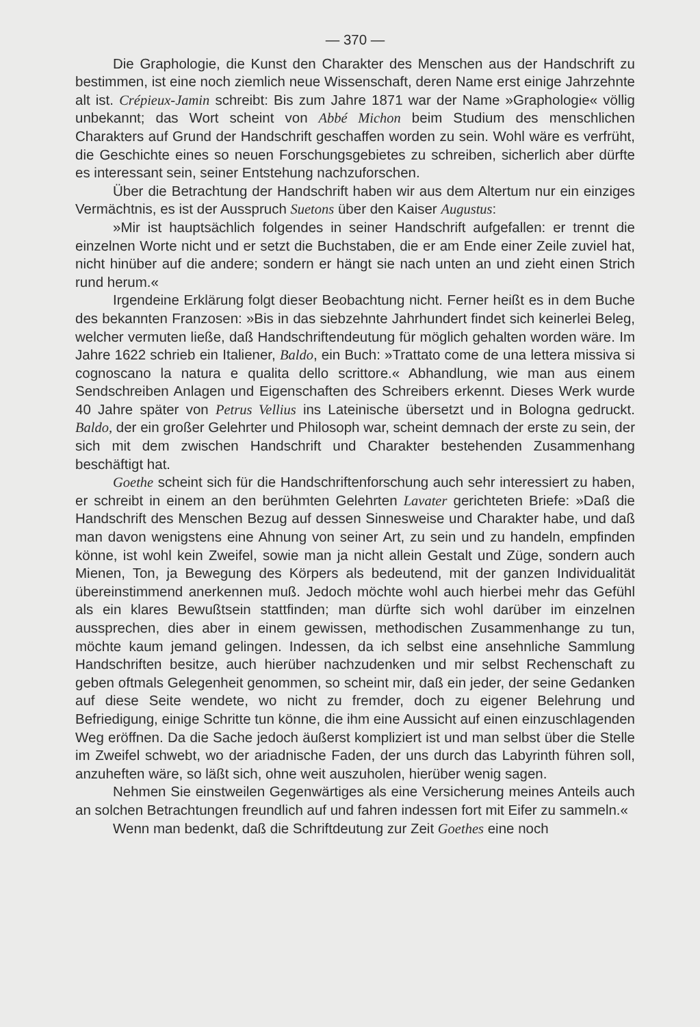— 370 —
Die Graphologie, die Kunst den Charakter des Menschen aus der Handschrift zu bestimmen, ist eine noch ziemlich neue Wissenschaft, deren Name erst einige Jahrzehnte alt ist. Crépieux-Jamin schreibt: Bis zum Jahre 1871 war der Name »Graphologie« völlig unbekannt; das Wort scheint von Abbé Michon beim Studium des menschlichen Charakters auf Grund der Handschrift geschaffen worden zu sein. Wohl wäre es verfrüht, die Geschichte eines so neuen Forschungsgebietes zu schreiben, sicherlich aber dürfte es interessant sein, seiner Entstehung nachzuforschen.
Über die Betrachtung der Handschrift haben wir aus dem Altertum nur ein einziges Vermächtnis, es ist der Ausspruch Suetons über den Kaiser Augustus:
»Mir ist hauptsächlich folgendes in seiner Handschrift aufgefallen: er trennt die einzelnen Worte nicht und er setzt die Buchstaben, die er am Ende einer Zeile zuviel hat, nicht hinüber auf die andere; sondern er hängt sie nach unten an und zieht einen Strich rund herum.«
Irgendeine Erklärung folgt dieser Beobachtung nicht. Ferner heißt es in dem Buche des bekannten Franzosen: »Bis in das siebzehnte Jahrhundert findet sich keinerlei Beleg, welcher vermuten ließe, daß Handschriftendeutung für möglich gehalten worden wäre. Im Jahre 1622 schrieb ein Italiener, Baldo, ein Buch: »Trattato come de una lettera missiva si cognoscano la natura e qualita dello scrittore.« Abhandlung, wie man aus einem Sendschreiben Anlagen und Eigenschaften des Schreibers erkennt. Dieses Werk wurde 40 Jahre später von Petrus Vellius ins Lateinische übersetzt und in Bologna gedruckt. Baldo, der ein großer Gelehrter und Philosoph war, scheint demnach der erste zu sein, der sich mit dem zwischen Handschrift und Charakter bestehenden Zusammenhang beschäftigt hat.
Goethe scheint sich für die Handschriftenforschung auch sehr interessiert zu haben, er schreibt in einem an den berühmten Gelehrten Lavater gerichteten Briefe: »Daß die Handschrift des Menschen Bezug auf dessen Sinnesweise und Charakter habe, und daß man davon wenigstens eine Ahnung von seiner Art, zu sein und zu handeln, empfinden könne, ist wohl kein Zweifel, sowie man ja nicht allein Gestalt und Züge, sondern auch Mienen, Ton, ja Bewegung des Körpers als bedeutend, mit der ganzen Individualität übereinstimmend anerkennen muß. Jedoch möchte wohl auch hierbei mehr das Gefühl als ein klares Bewußtsein stattfinden; man dürfte sich wohl darüber im einzelnen aussprechen, dies aber in einem gewissen, methodischen Zusammenhange zu tun, möchte kaum jemand gelingen. Indessen, da ich selbst eine ansehnliche Sammlung Handschriften besitze, auch hierüber nachzudenken und mir selbst Rechenschaft zu geben oftmals Gelegenheit genommen, so scheint mir, daß ein jeder, der seine Gedanken auf diese Seite wendete, wo nicht zu fremder, doch zu eigener Belehrung und Befriedigung, einige Schritte tun könne, die ihm eine Aussicht auf einen einzuschlagenden Weg eröffnen. Da die Sache jedoch äußerst kompliziert ist und man selbst über die Stelle im Zweifel schwebt, wo der ariadnische Faden, der uns durch das Labyrinth führen soll, anzuheften wäre, so läßt sich, ohne weit auszuholen, hierüber wenig sagen.
Nehmen Sie einstweilen Gegenwärtiges als eine Versicherung meines Anteils auch an solchen Betrachtungen freundlich auf und fahren indessen fort mit Eifer zu sammeln.«
Wenn man bedenkt, daß die Schriftdeutung zur Zeit Goethes eine noch